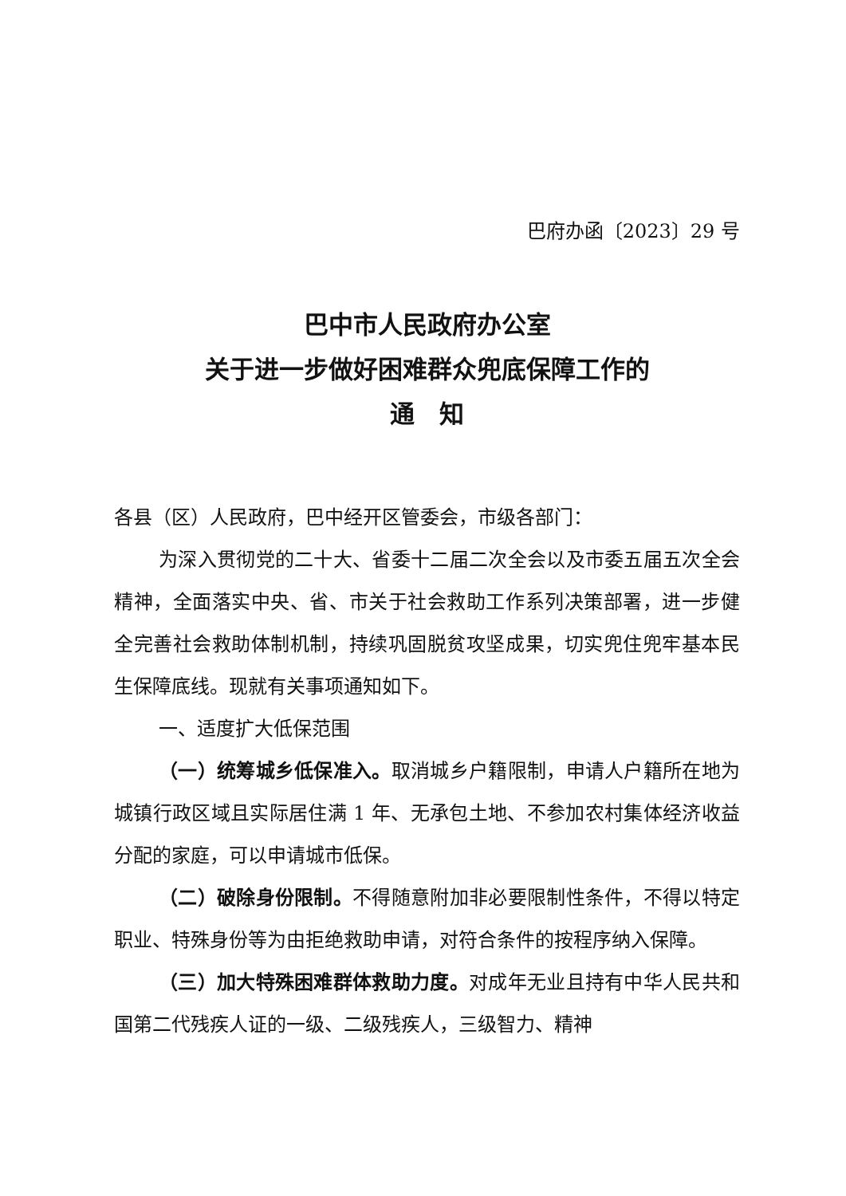巴府办函〔2023〕29 号
巴中市人民政府办公室
关于进一步做好困难群众兜底保障工作的
通　知
各县（区）人民政府，巴中经开区管委会，市级各部门：
为深入贯彻党的二十大、省委十二届二次全会以及市委五届五次全会精神，全面落实中央、省、市关于社会救助工作系列决策部署，进一步健全完善社会救助体制机制，持续巩固脱贫攻坚成果，切实兜住兜牢基本民生保障底线。现就有关事项通知如下。
一、适度扩大低保范围
（一）统筹城乡低保准入。取消城乡户籍限制，申请人户籍所在地为城镇行政区域且实际居住满 1 年、无承包土地、不参加农村集体经济收益分配的家庭，可以申请城市低保。
（二）破除身份限制。不得随意附加非必要限制性条件，不得以特定职业、特殊身份等为由拒绝救助申请，对符合条件的按程序纳入保障。
（三）加大特殊困难群体救助力度。对成年无业且持有中华人民共和国第二代残疾人证的一级、二级残疾人，三级智力、精神